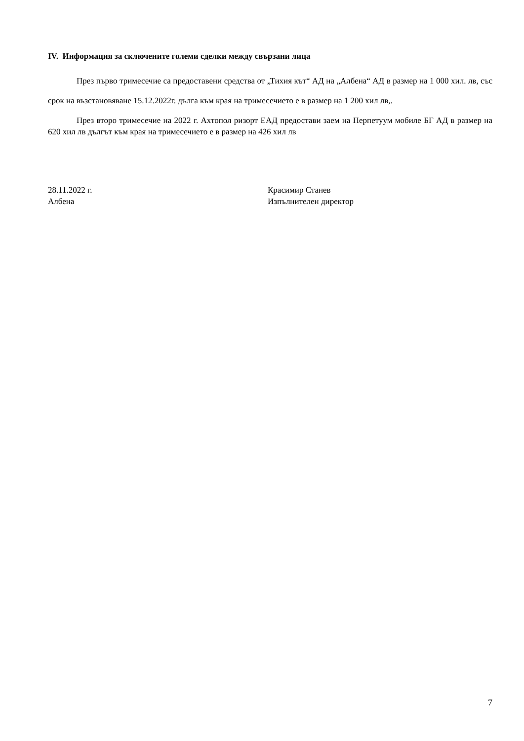IV. Информация за сключените големи сделки между свързани лица
През първо тримесечие са предоставени средства от „Тихия кът“ АД на „Албена“ АД в размер на 1 000 хил. лв, със срок на възстановяване 15.12.2022г. дълга към края на тримесечието е в размер на 1 200 хил лв,.
През второ тримесечие на 2022 г. Ахтопол ризорт ЕАД предостави заем на Перпетуум мобиле БГ АД в размер на 620 хил лв дългът към края на тримесечието е в размер на 426 хил лв
28.11.2022 г.
Албена
Красимир Станев
Изпълнителен директор
7